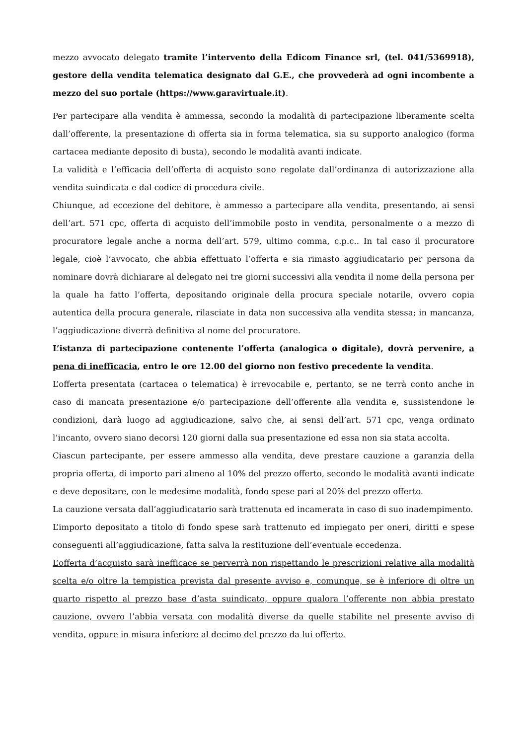mezzo avvocato delegato tramite l’intervento della Edicom Finance srl, (tel. 041/5369918), gestore della vendita telematica designato dal G.E., che provvederà ad ogni incombente a mezzo del suo portale (https://www.garavirtuale.it).
Per partecipare alla vendita è ammessa, secondo la modalità di partecipazione liberamente scelta dall’offerente, la presentazione di offerta sia in forma telematica, sia su supporto analogico (forma cartacea mediante deposito di busta), secondo le modalità avanti indicate.
La validità e l’efficacia dell’offerta di acquisto sono regolate dall’ordinanza di autorizzazione alla vendita suindicata e dal codice di procedura civile.
Chiunque, ad eccezione del debitore, è ammesso a partecipare alla vendita, presentando, ai sensi dell’art. 571 cpc, offerta di acquisto dell’immobile posto in vendita, personalmente o a mezzo di procuratore legale anche a norma dell’art. 579, ultimo comma, c.p.c.. In tal caso il procuratore legale, cioè l’avvocato, che abbia effettuato l’offerta e sia rimasto aggiudicatario per persona da nominare dovrà dichiarare al delegato nei tre giorni successivi alla vendita il nome della persona per la quale ha fatto l’offerta, depositando originale della procura speciale notarile, ovvero copia autentica della procura generale, rilasciate in data non successiva alla vendita stessa; in mancanza, l’aggiudicazione diverrà definitiva al nome del procuratore.
L’istanza di partecipazione contenente l’offerta (analogica o digitale), dovrà pervenire, a pena di inefficacia, entro le ore 12.00 del giorno non festivo precedente la vendita.
L’offerta presentata (cartacea o telematica) è irrevocabile e, pertanto, se ne terrà conto anche in caso di mancata presentazione e/o partecipazione dell’offerente alla vendita e, sussistendone le condizioni, darà luogo ad aggiudicazione, salvo che, ai sensi dell’art. 571 cpc, venga ordinato l’incanto, ovvero siano decorsi 120 giorni dalla sua presentazione ed essa non sia stata accolta.
Ciascun partecipante, per essere ammesso alla vendita, deve prestare cauzione a garanzia della propria offerta, di importo pari almeno al 10% del prezzo offerto, secondo le modalità avanti indicate e deve depositare, con le medesime modalità, fondo spese pari al 20% del prezzo offerto.
La cauzione versata dall’aggiudicatario sarà trattenuta ed incamerata in caso di suo inadempimento.
L’importo depositato a titolo di fondo spese sarà trattenuto ed impiegato per oneri, diritti e spese conseguenti all’aggiudicazione, fatta salva la restituzione dell’eventuale eccedenza.
L’offerta d’acquisto sarà inefficace se perverrà non rispettando le prescrizioni relative alla modalità scelta e/o oltre la tempistica prevista dal presente avviso e, comunque, se è inferiore di oltre un quarto rispetto al prezzo base d’asta suindicato, oppure qualora l’offerente non abbia prestato cauzione, ovvero l’abbia versata con modalità diverse da quelle stabilite nel presente avviso di vendita, oppure in misura inferiore al decimo del prezzo da lui offerto.